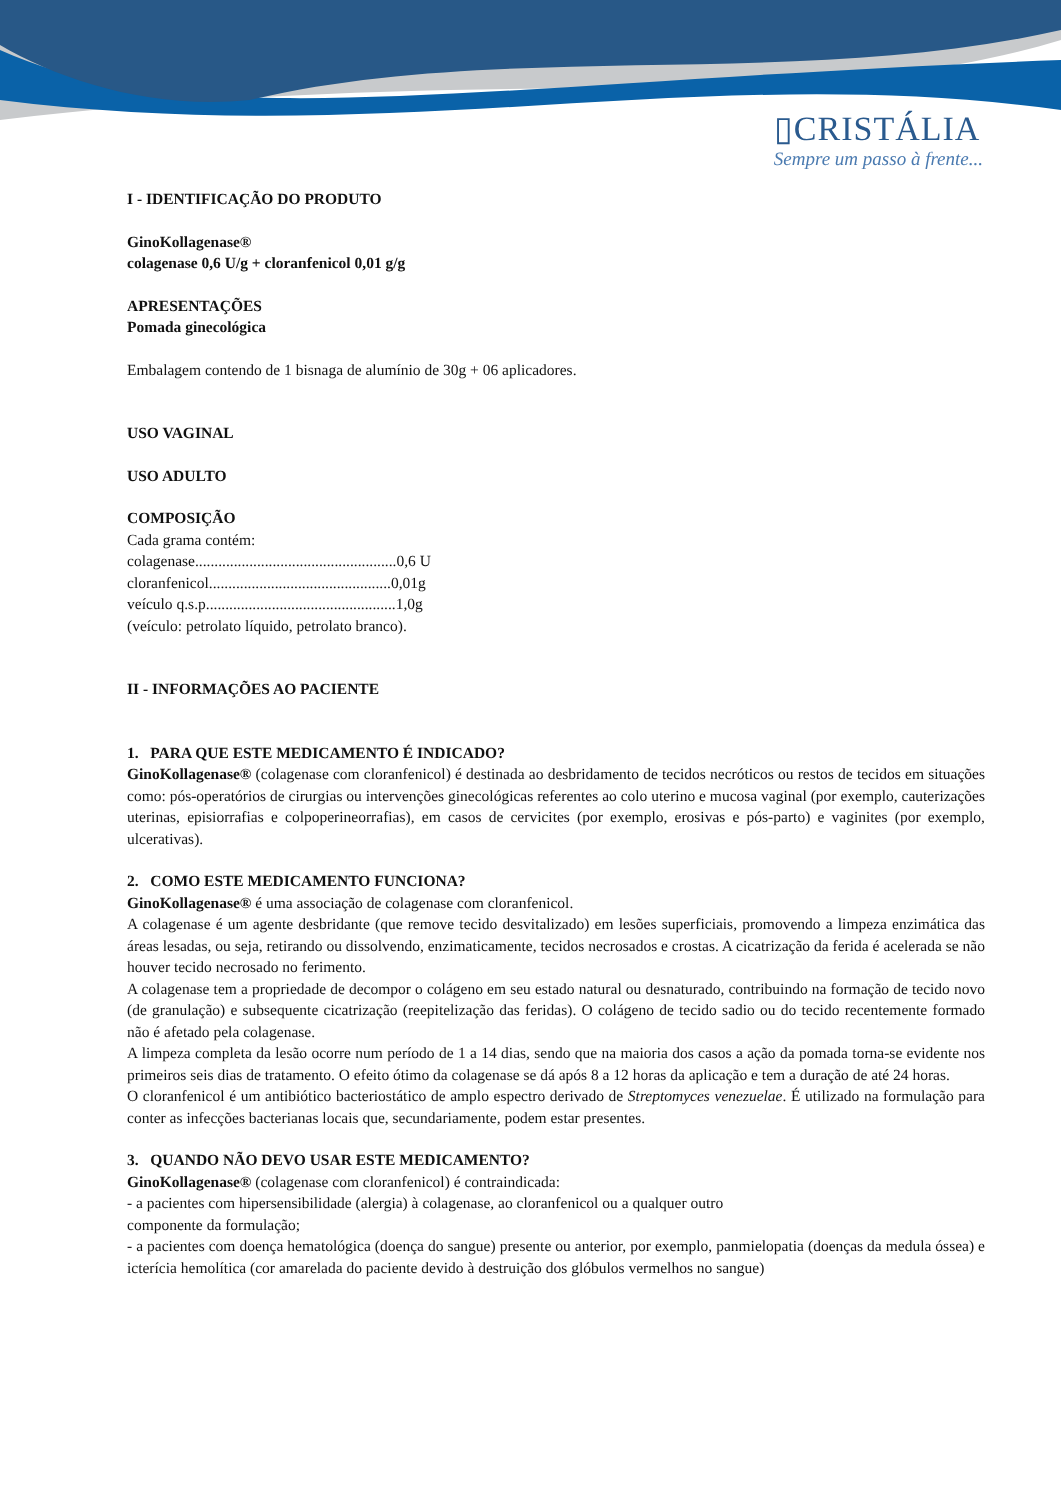▯CRISTÁLIA
Sempre um passo à frente...
I - IDENTIFICAÇÃO DO PRODUTO
GinoKollagenase®
colagenase 0,6 U/g + cloranfenicol 0,01 g/g
APRESENTAÇÕES
Pomada ginecológica
Embalagem contendo de 1 bisnaga de alumínio de 30g + 06 aplicadores.
USO VAGINAL
USO ADULTO
COMPOSIÇÃO
Cada grama contém:
colagenase....................................................0,6 U
cloranfenicol...............................................0,01g
veículo q.s.p.................................................1,0g
(veículo: petrolato líquido, petrolato branco).
II - INFORMAÇÕES AO PACIENTE
1. PARA QUE ESTE MEDICAMENTO É INDICADO?
GinoKollagenase® (colagenase com cloranfenicol) é destinada ao desbridamento de tecidos necróticos ou restos de tecidos em situações como: pós-operatórios de cirurgias ou intervenções ginecológicas referentes ao colo uterino e mucosa vaginal (por exemplo, cauterizações uterinas, episiorrafias e colpoperineorrafias), em casos de cervicites (por exemplo, erosivas e pós-parto) e vaginites (por exemplo, ulcerativas).
2. COMO ESTE MEDICAMENTO FUNCIONA?
GinoKollagenase® é uma associação de colagenase com cloranfenicol.
A colagenase é um agente desbridante (que remove tecido desvitalizado) em lesões superficiais, promovendo a limpeza enzimática das áreas lesadas, ou seja, retirando ou dissolvendo, enzimaticamente, tecidos necrosados e crostas. A cicatrização da ferida é acelerada se não houver tecido necrosado no ferimento.
A colagenase tem a propriedade de decompor o colágeno em seu estado natural ou desnaturado, contribuindo na formação de tecido novo (de granulação) e subsequente cicatrização (reepitelização das feridas). O colágeno de tecido sadio ou do tecido recentemente formado não é afetado pela colagenase.
A limpeza completa da lesão ocorre num período de 1 a 14 dias, sendo que na maioria dos casos a ação da pomada torna-se evidente nos primeiros seis dias de tratamento. O efeito ótimo da colagenase se dá após 8 a 12 horas da aplicação e tem a duração de até 24 horas.
O cloranfenicol é um antibiótico bacteriostático de amplo espectro derivado de Streptomyces venezuelae. É utilizado na formulação para conter as infecções bacterianas locais que, secundariamente, podem estar presentes.
3. QUANDO NÃO DEVO USAR ESTE MEDICAMENTO?
GinoKollagenase® (colagenase com cloranfenicol) é contraindicada:
- a pacientes com hipersensibilidade (alergia) à colagenase, ao cloranfenicol ou a qualquer outro
componente da formulação;
- a pacientes com doença hematológica (doença do sangue) presente ou anterior, por exemplo, panmielopatia (doenças da medula óssea) e icterícia hemolítica (cor amarelada do paciente devido à destruição dos glóbulos vermelhos no sangue)